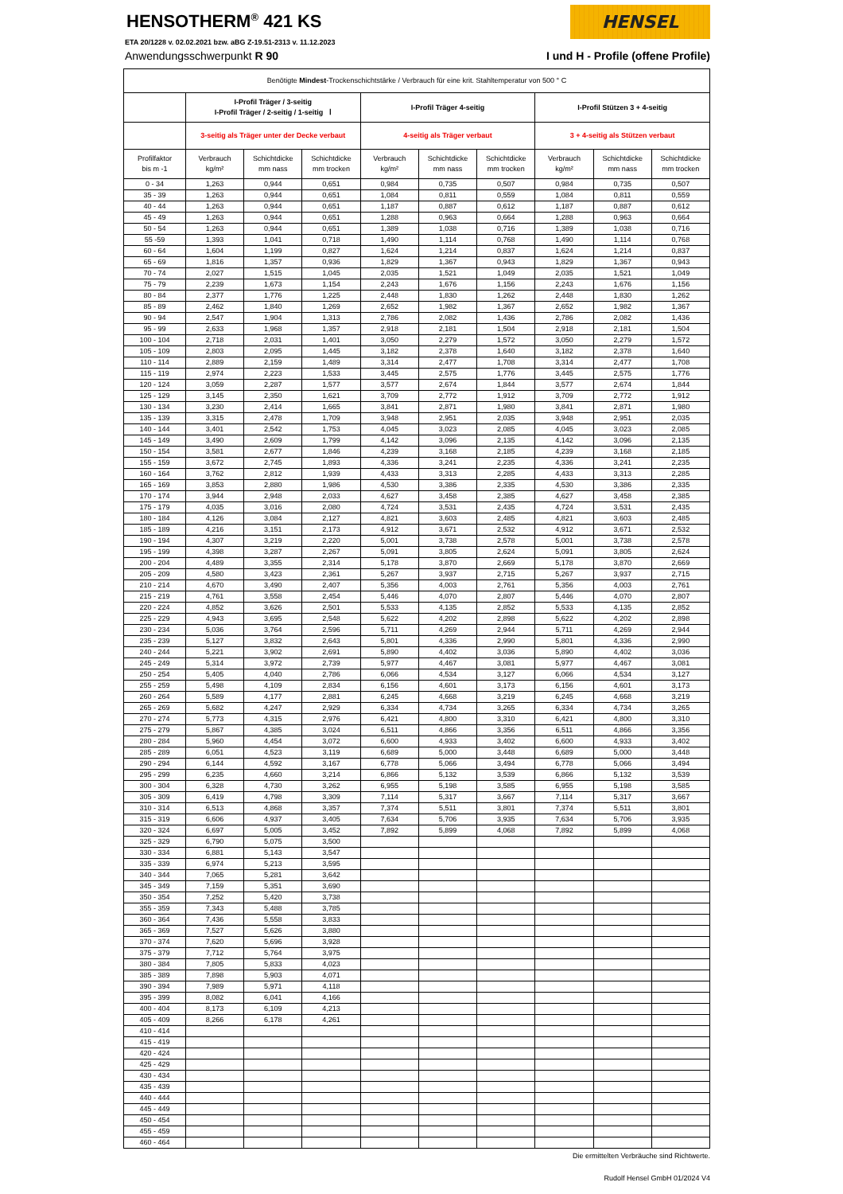HENSEL
HENSOTHERM<sup>®</sup> 421 KS
ETA 20/1228 v. 02.02.2021 bzw. aBG Z-19.51-2313 v. 11.12.2023
Anwendungsschwerpunkt R 90 I und H - Profile (offene Profile)
| Benötigte Mindest -Trockenschichtstärke / Verbrauch für eine krit. Stahltemperatur von 500 ° C | | | | | | | | | |
| --- | --- | --- | --- | --- | --- | --- | --- | --- | --- |
| | I-Profil Träger / 3-seitig I-Profil Träger / 2-seitig / 1-seitig Ⅰ | | | I-Profil Träger 4-seitig | | | I-Profil Stützen 3 + 4-seitig | | |
| | 3-seitig als Träger unter der Decke verbaut | | | 4-seitig als Träger verbaut | | | 3 + 4-seitig als Stützen verbaut | | |
| Profilfaktor bis m -1 | Verbrauch kg/m² | Schichtdicke mm nass | Schichtdicke mm trocken | Verbrauch kg/m² | Schichtdicke mm nass | Schichtdicke mm trocken | Verbrauch kg/m² | Schichtdicke mm nass | Schichtdicke mm trocken |
| 0 - 34 | 1,263 | 0,944 | 0,651 | 0,984 | 0,735 | 0,507 | 0,984 | 0,735 | 0,507 |
| 35 - 39 | 1,263 | 0,944 | 0,651 | 1,084 | 0,811 | 0,559 | 1,084 | 0,811 | 0,559 |
| 40 - 44 | 1,263 | 0,944 | 0,651 | 1,187 | 0,887 | 0,612 | 1,187 | 0,887 | 0,612 |
| 45 - 49 | 1,263 | 0,944 | 0,651 | 1,288 | 0,963 | 0,664 | 1,288 | 0,963 | 0,664 |
| 50 - 54 | 1,263 | 0,944 | 0,651 | 1,389 | 1,038 | 0,716 | 1,389 | 1,038 | 0,716 |
| 55 -59 | 1,393 | 1,041 | 0,718 | 1,490 | 1,114 | 0,768 | 1,490 | 1,114 | 0,768 |
| 60 - 64 | 1,604 | 1,199 | 0,827 | 1,624 | 1,214 | 0,837 | 1,624 | 1,214 | 0,837 |
| 65 - 69 | 1,816 | 1,357 | 0,936 | 1,829 | 1,367 | 0,943 | 1,829 | 1,367 | 0,943 |
| 70 - 74 | 2,027 | 1,515 | 1,045 | 2,035 | 1,521 | 1,049 | 2,035 | 1,521 | 1,049 |
| 75 - 79 | 2,239 | 1,673 | 1,154 | 2,243 | 1,676 | 1,156 | 2,243 | 1,676 | 1,156 |
| 80 - 84 | 2,377 | 1,776 | 1,225 | 2,448 | 1,830 | 1,262 | 2,448 | 1,830 | 1,262 |
| 85 - 89 | 2,462 | 1,840 | 1,269 | 2,652 | 1,982 | 1,367 | 2,652 | 1,982 | 1,367 |
| 90 - 94 | 2,547 | 1,904 | 1,313 | 2,786 | 2,082 | 1,436 | 2,786 | 2,082 | 1,436 |
| 95 - 99 | 2,633 | 1,968 | 1,357 | 2,918 | 2,181 | 1,504 | 2,918 | 2,181 | 1,504 |
| 100 - 104 | 2,718 | 2,031 | 1,401 | 3,050 | 2,279 | 1,572 | 3,050 | 2,279 | 1,572 |
| 105 - 109 | 2,803 | 2,095 | 1,445 | 3,182 | 2,378 | 1,640 | 3,182 | 2,378 | 1,640 |
| 110 - 114 | 2,889 | 2,159 | 1,489 | 3,314 | 2,477 | 1,708 | 3,314 | 2,477 | 1,708 |
| 115 - 119 | 2,974 | 2,223 | 1,533 | 3,445 | 2,575 | 1,776 | 3,445 | 2,575 | 1,776 |
| 120 - 124 | 3,059 | 2,287 | 1,577 | 3,577 | 2,674 | 1,844 | 3,577 | 2,674 | 1,844 |
| 125 - 129 | 3,145 | 2,350 | 1,621 | 3,709 | 2,772 | 1,912 | 3,709 | 2,772 | 1,912 |
| 130 - 134 | 3,230 | 2,414 | 1,665 | 3,841 | 2,871 | 1,980 | 3,841 | 2,871 | 1,980 |
| 135 - 139 | 3,315 | 2,478 | 1,709 | 3,948 | 2,951 | 2,035 | 3,948 | 2,951 | 2,035 |
| 140 - 144 | 3,401 | 2,542 | 1,753 | 4,045 | 3,023 | 2,085 | 4,045 | 3,023 | 2,085 |
| 145 - 149 | 3,490 | 2,609 | 1,799 | 4,142 | 3,096 | 2,135 | 4,142 | 3,096 | 2,135 |
| 150 - 154 | 3,581 | 2,677 | 1,846 | 4,239 | 3,168 | 2,185 | 4,239 | 3,168 | 2,185 |
| 155 - 159 | 3,672 | 2,745 | 1,893 | 4,336 | 3,241 | 2,235 | 4,336 | 3,241 | 2,235 |
| 160 - 164 | 3,762 | 2,812 | 1,939 | 4,433 | 3,313 | 2,285 | 4,433 | 3,313 | 2,285 |
| 165 - 169 | 3,853 | 2,880 | 1,986 | 4,530 | 3,386 | 2,335 | 4,530 | 3,386 | 2,335 |
| 170 - 174 | 3,944 | 2,948 | 2,033 | 4,627 | 3,458 | 2,385 | 4,627 | 3,458 | 2,385 |
| 175 - 179 | 4,035 | 3,016 | 2,080 | 4,724 | 3,531 | 2,435 | 4,724 | 3,531 | 2,435 |
| 180 - 184 | 4,126 | 3,084 | 2,127 | 4,821 | 3,603 | 2,485 | 4,821 | 3,603 | 2,485 |
| 185 - 189 | 4,216 | 3,151 | 2,173 | 4,912 | 3,671 | 2,532 | 4,912 | 3,671 | 2,532 |
| 190 - 194 | 4,307 | 3,219 | 2,220 | 5,001 | 3,738 | 2,578 | 5,001 | 3,738 | 2,578 |
| 195 - 199 | 4,398 | 3,287 | 2,267 | 5,091 | 3,805 | 2,624 | 5,091 | 3,805 | 2,624 |
| 200 - 204 | 4,489 | 3,355 | 2,314 | 5,178 | 3,870 | 2,669 | 5,178 | 3,870 | 2,669 |
| 205 - 209 | 4,580 | 3,423 | 2,361 | 5,267 | 3,937 | 2,715 | 5,267 | 3,937 | 2,715 |
| 210 - 214 | 4,670 | 3,490 | 2,407 | 5,356 | 4,003 | 2,761 | 5,356 | 4,003 | 2,761 |
| 215 - 219 | 4,761 | 3,558 | 2,454 | 5,446 | 4,070 | 2,807 | 5,446 | 4,070 | 2,807 |
| 220 - 224 | 4,852 | 3,626 | 2,501 | 5,533 | 4,135 | 2,852 | 5,533 | 4,135 | 2,852 |
| 225 - 229 | 4,943 | 3,695 | 2,548 | 5,622 | 4,202 | 2,898 | 5,622 | 4,202 | 2,898 |
| 230 - 234 | 5,036 | 3,764 | 2,596 | 5,711 | 4,269 | 2,944 | 5,711 | 4,269 | 2,944 |
| 235 - 239 | 5,127 | 3,832 | 2,643 | 5,801 | 4,336 | 2,990 | 5,801 | 4,336 | 2,990 |
| 240 - 244 | 5,221 | 3,902 | 2,691 | 5,890 | 4,402 | 3,036 | 5,890 | 4,402 | 3,036 |
| 245 - 249 | 5,314 | 3,972 | 2,739 | 5,977 | 4,467 | 3,081 | 5,977 | 4,467 | 3,081 |
| 250 - 254 | 5,405 | 4,040 | 2,786 | 6,066 | 4,534 | 3,127 | 6,066 | 4,534 | 3,127 |
| 255 - 259 | 5,498 | 4,109 | 2,834 | 6,156 | 4,601 | 3,173 | 6,156 | 4,601 | 3,173 |
| 260 - 264 | 5,589 | 4,177 | 2,881 | 6,245 | 4,668 | 3,219 | 6,245 | 4,668 | 3,219 |
| 265 - 269 | 5,682 | 4,247 | 2,929 | 6,334 | 4,734 | 3,265 | 6,334 | 4,734 | 3,265 |
| 270 - 274 | 5,773 | 4,315 | 2,976 | 6,421 | 4,800 | 3,310 | 6,421 | 4,800 | 3,310 |
| 275 - 279 | 5,867 | 4,385 | 3,024 | 6,511 | 4,866 | 3,356 | 6,511 | 4,866 | 3,356 |
| 280 - 284 | 5,960 | 4,454 | 3,072 | 6,600 | 4,933 | 3,402 | 6,600 | 4,933 | 3,402 |
| 285 - 289 | 6,051 | 4,523 | 3,119 | 6,689 | 5,000 | 3,448 | 6,689 | 5,000 | 3,448 |
| 290 - 294 | 6,144 | 4,592 | 3,167 | 6,778 | 5,066 | 3,494 | 6,778 | 5,066 | 3,494 |
| 295 - 299 | 6,235 | 4,660 | 3,214 | 6,866 | 5,132 | 3,539 | 6,866 | 5,132 | 3,539 |
| 300 - 304 | 6,328 | 4,730 | 3,262 | 6,955 | 5,198 | 3,585 | 6,955 | 5,198 | 3,585 |
| 305 - 309 | 6,419 | 4,798 | 3,309 | 7,114 | 5,317 | 3,667 | 7,114 | 5,317 | 3,667 |
| 310 - 314 | 6,513 | 4,868 | 3,357 | 7,374 | 5,511 | 3,801 | 7,374 | 5,511 | 3,801 |
| 315 - 319 | 6,606 | 4,937 | 3,405 | 7,634 | 5,706 | 3,935 | 7,634 | 5,706 | 3,935 |
| 320 - 324 | 6,697 | 5,005 | 3,452 | 7,892 | 5,899 | 4,068 | 7,892 | 5,899 | 4,068 |
| 325 - 329 | 6,790 | 5,075 | 3,500 | | | | | | |
| 330 - 334 | 6,881 | 5,143 | 3,547 | | | | | | |
| 335 - 339 | 6,974 | 5,213 | 3,595 | | | | | | |
| 340 - 344 | 7,065 | 5,281 | 3,642 | | | | | | |
| 345 - 349 | 7,159 | 5,351 | 3,690 | | | | | | |
| 350 - 354 | 7,252 | 5,420 | 3,738 | | | | | | |
| 355 - 359 | 7,343 | 5,488 | 3,785 | | | | | | |
| 360 - 364 | 7,436 | 5,558 | 3,833 | | | | | | |
| 365 - 369 | 7,527 | 5,626 | 3,880 | | | | | | |
| 370 - 374 | 7,620 | 5,696 | 3,928 | | | | | | |
| 375 - 379 | 7,712 | 5,764 | 3,975 | | | | | | |
| 380 - 384 | 7,805 | 5,833 | 4,023 | | | | | | |
| 385 - 389 | 7,898 | 5,903 | 4,071 | | | | | | |
| 390 - 394 | 7,989 | 5,971 | 4,118 | | | | | | |
| 395 - 399 | 8,082 | 6,041 | 4,166 | | | | | | |
| 400 - 404 | 8,173 | 6,109 | 4,213 | | | | | | |
| 405 - 409 | 8,266 | 6,178 | 4,261 | | | | | | |
| 410 - 414 | | | | | | | | | |
| 415 - 419 | | | | | | | | | |
| 420 - 424 | | | | | | | | | |
| 425 - 429 | | | | | | | | | |
| 430 - 434 | | | | | | | | | |
| 435 - 439 | | | | | | | | | |
| 440 - 444 | | | | | | | | | |
| 445 - 449 | | | | | | | | | |
| 450 - 454 | | | | | | | | | |
| 455 - 459 | | | | | | | | | |
| 460 - 464 | | | | | | | | | |
Die ermittelten Verbräuche sind Richtwerte.
Rudolf Hensel GmbH 01/2024 V4